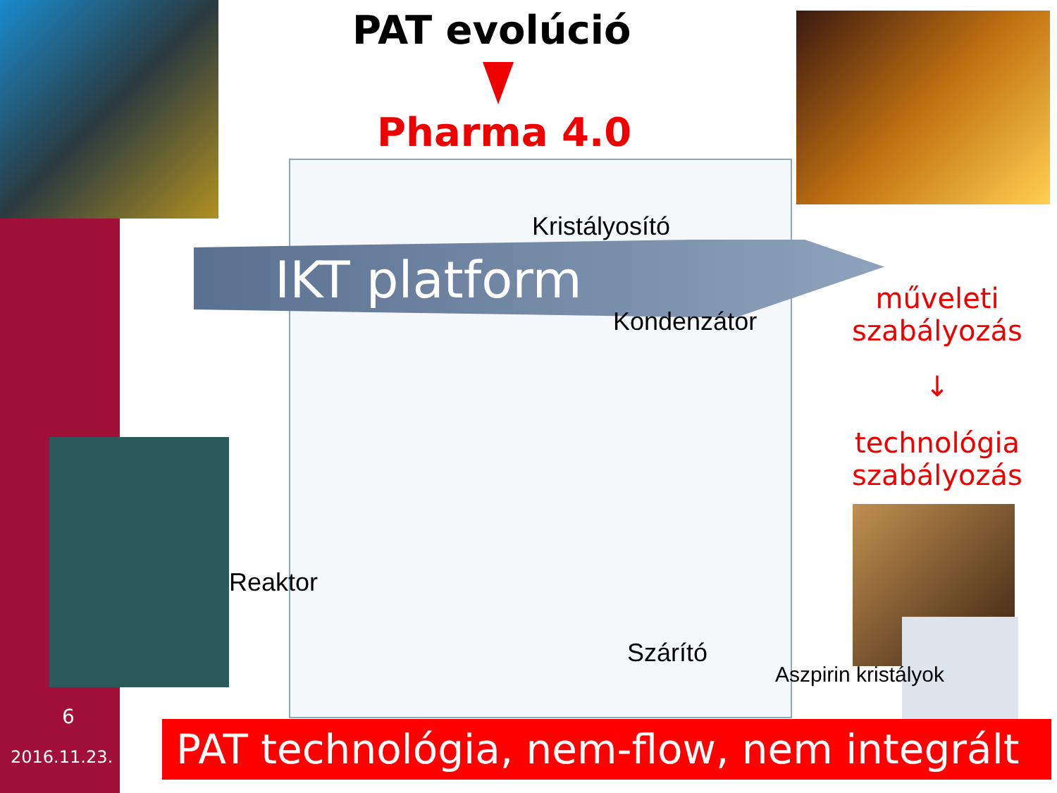PAT evolúció
Pharma 4.0
IKT platform
Kristályosító
Kondenzátor
Reaktor
Szárító
Aszpirin kristályok
műveleti szabályozás
↓
technológia szabályozás
PAT technológia, nem-flow, nem integrált
6
2016.11.23.